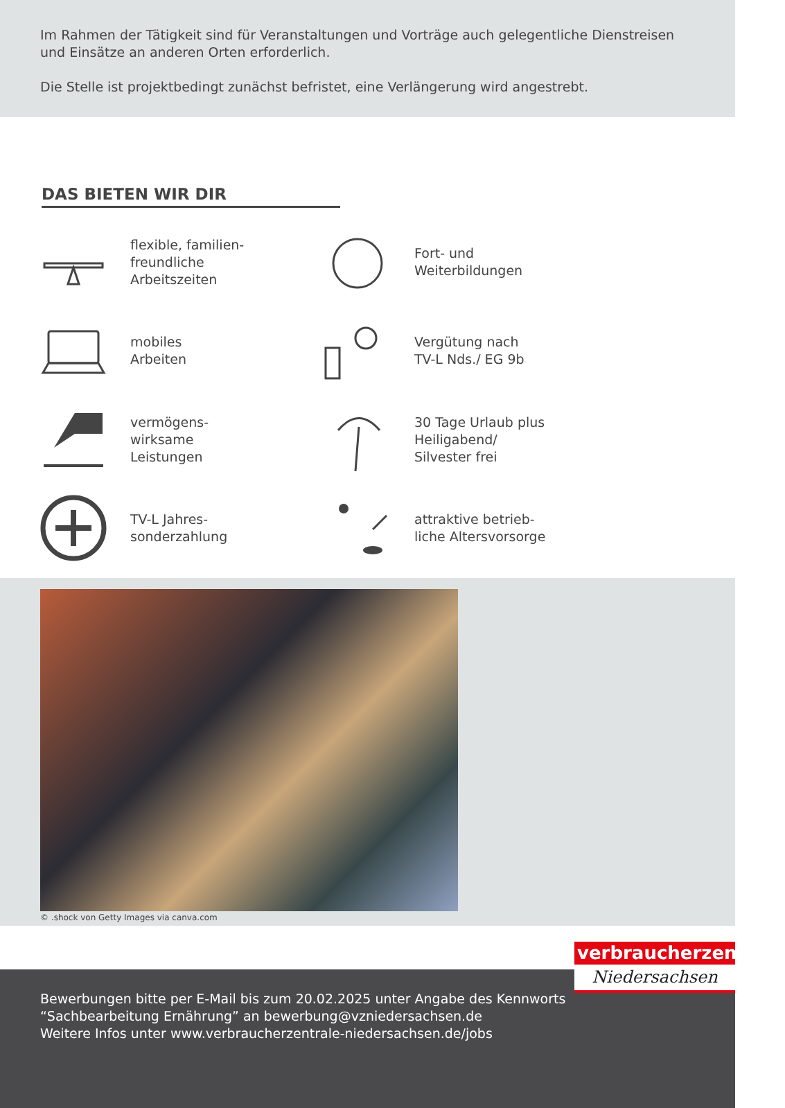Im Rahmen der Tätigkeit sind für Veranstaltungen und Vorträge auch gelegentliche Dienstreisen und Einsätze an anderen Orten erforderlich.
Die Stelle ist projektbedingt zunächst befristet, eine Verlängerung wird angestrebt.
DAS BIETEN WIR DIR
flexible, familien-
freundliche
Arbeitszeiten
Fort- und
Weiterbildungen
mobiles
Arbeiten
Vergütung nach
TV-L Nds./ EG 9b
vermögens-
wirksame
Leistungen
30 Tage Urlaub plus
Heiligabend/
Silvester frei
TV-L Jahres-
sonderzahlung
attraktive betrieb-
liche Altersvorsorge
© .shock von Getty Images via canva.com
verbraucherzentrale
Niedersachsen
Bewerbungen bitte per E-Mail bis zum 20.02.2025 unter Angabe des Kennworts
“Sachbearbeitung Ernährung” an bewerbung@vzniedersachsen.de
Weitere Infos unter www.verbraucherzentrale-niedersachsen.de/jobs